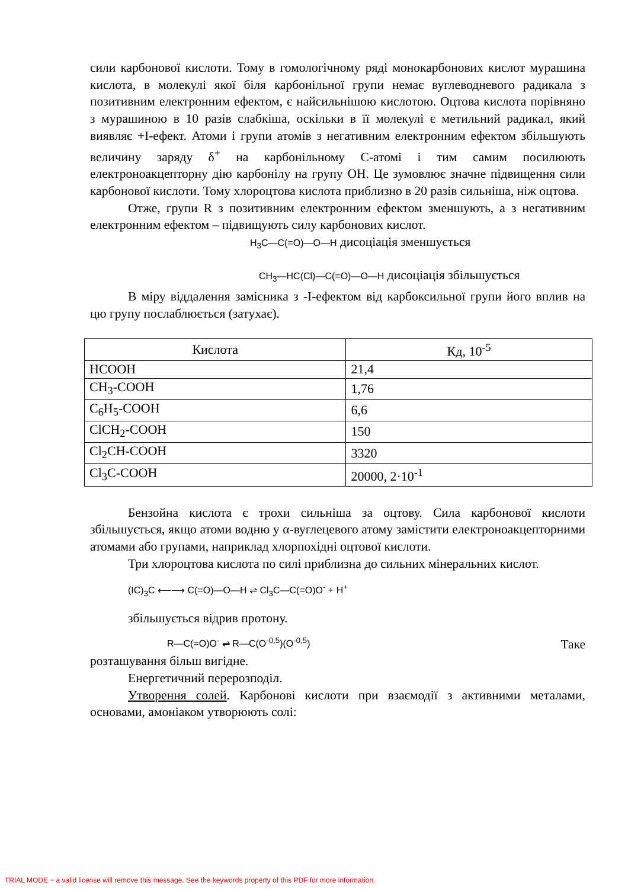сили карбонової кислоти. Тому в гомологічному ряді монокарбонових кислот мурашина кислота, в молекулі якої біля карбонільної групи немає вуглеводневого радикала з позитивним електронним ефектом, є найсильнішою кислотою. Оцтова кислота порівняно з мурашиною в 10 разів слабкіша, оскільки в її молекулі є метильний радикал, який виявляє +I-ефект. Атоми і групи атомів з негативним електронним ефектом збільшують величину заряду δ<sup>+</sup> на карбонільному С-атомі і тим самим посилюють електроноакцепторну дію карбонілу на групу ОН. Це зумовлює значне підвищення сили карбонової кислоти. Тому хлороцтова кислота приблизно в 20 разів сильніша, ніж оцтова.
Отже, групи R з позитивним електронним ефектом зменшують, а з негативним електронним ефектом – підвищують силу карбонових кислот.
H<sub>3</sub>C—C(=O)—O—H дисоціація зменшується
CH<sub>3</sub>—HC(Cl)—C(=O)—O—H дисоціація збільшується
В міру віддалення замісника з -I-ефектом від карбоксильної групи його вплив на цю групу послаблюється (затухає).
| Кислота | Кд, 10<sup>-5</sup> |
| --- | --- |
| HCOOH | 21,4 |
| CH<sub>3</sub>-COOH | 1,76 |
| C<sub>6</sub>H<sub>5</sub>-COOH | 6,6 |
| ClCH<sub>2</sub>-COOH | 150 |
| Cl<sub>2</sub>CH-COOH | 3320 |
| Cl<sub>3</sub>C-COOH | 20000, 2·10<sup>-1</sup> |
Бензойна кислота є трохи сильніша за оцтову. Сила карбонової кислоти збільшується, якщо атоми водню у α-вуглецевого атому замістити електроноакцепторними атомами або групами, наприклад хлорпохідні оцтової кислоти.
Три хлороцтова кислота по силі приблизна до сильних мінеральних кислот.
(IC)<sub>3</sub>C ⟵⟶ C(=O)—O—H ⇌ Cl<sub>3</sub>C—C(=O)O<sup>-</sup> + H<sup>+</sup>
збільшується відрив протону.
R—C(=O)O<sup>-</sup> ⇌ R—C(O<sup>-0,5</sup>)(O<sup>-0,5</sup>) Таке
розташування більш вигідне.
Енергетичний перерозподіл.
Утворення солей. Карбонові кислоти при взаємодії з активними металами, основами, амоніаком утворюють солі:
TRIAL MODE − a valid license will remove this message. See the keywords property of this PDF for more information.